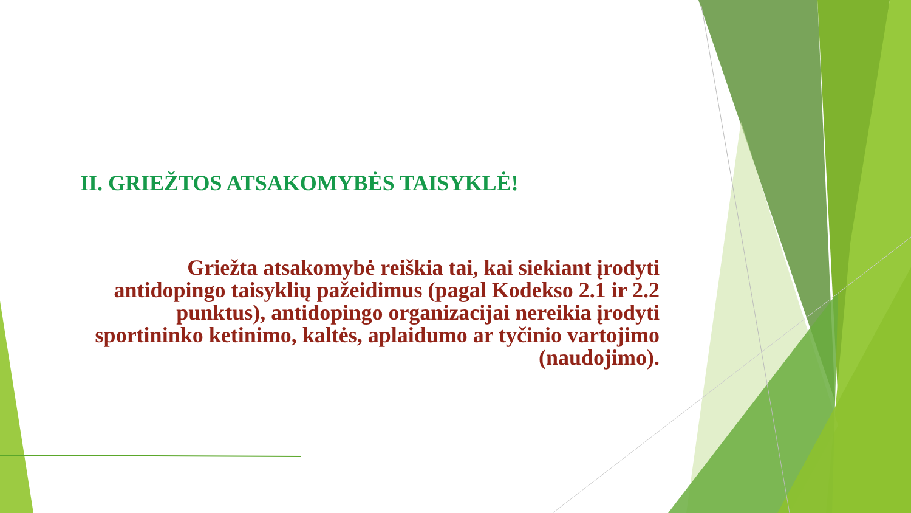II. GRIEŽTOS ATSAKOMYBĖS TAISYKLĖ!
Griežta atsakomybė reiškia tai, kai siekiant įrodyti antidopingo taisyklių pažeidimus (pagal Kodekso 2.1 ir 2.2 punktus), antidopingo organizacijai nereikia įrodyti sportininko ketinimo, kaltės, aplaidumo ar tyčinio vartojimo (naudojimo).